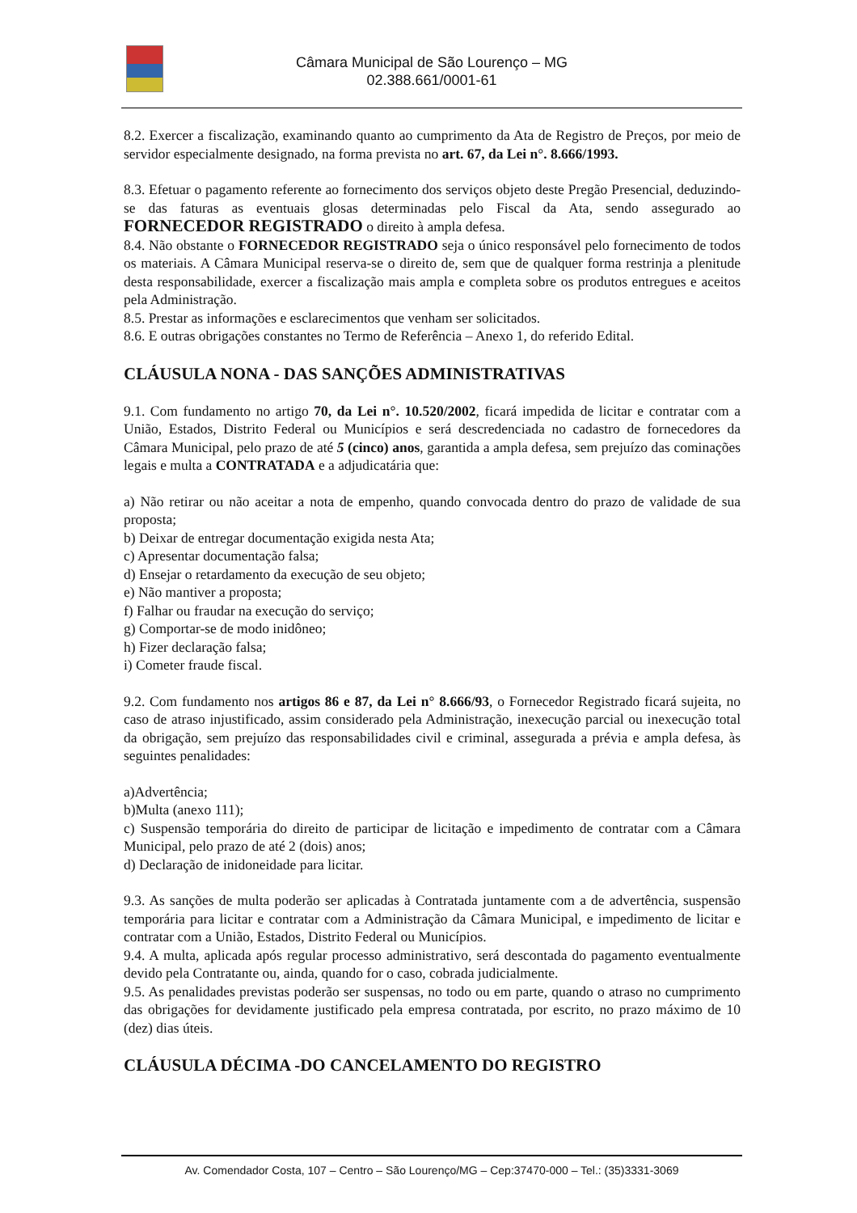Câmara Municipal de São Lourenço – MG
02.388.661/0001-61
8.2. Exercer a fiscalização, examinando quanto ao cumprimento da Ata de Registro de Preços, por meio de servidor especialmente designado, na forma prevista no art. 67, da Lei n°. 8.666/1993.
8.3. Efetuar o pagamento referente ao fornecimento dos serviços objeto deste Pregão Presencial, deduzindo-se das faturas as eventuais glosas determinadas pelo Fiscal da Ata, sendo assegurado ao FORNECEDOR REGISTRADO o direito à ampla defesa.
8.4. Não obstante o FORNECEDOR REGISTRADO seja o único responsável pelo fornecimento de todos os materiais. A Câmara Municipal reserva-se o direito de, sem que de qualquer forma restrinja a plenitude desta responsabilidade, exercer a fiscalização mais ampla e completa sobre os produtos entregues e aceitos pela Administração.
8.5. Prestar as informações e esclarecimentos que venham ser solicitados.
8.6. E outras obrigações constantes no Termo de Referência – Anexo 1, do referido Edital.
CLÁUSULA NONA - DAS SANÇÕES ADMINISTRATIVAS
9.1. Com fundamento no artigo 70, da Lei n°. 10.520/2002, ficará impedida de licitar e contratar com a União, Estados, Distrito Federal ou Municípios e será descredenciada no cadastro de fornecedores da Câmara Municipal, pelo prazo de até 5 (cinco) anos, garantida a ampla defesa, sem prejuízo das cominações legais e multa a CONTRATADA e a adjudicatária que:
a) Não retirar ou não aceitar a nota de empenho, quando convocada dentro do prazo de validade de sua proposta;
b) Deixar de entregar documentação exigida nesta Ata;
c) Apresentar documentação falsa;
d) Ensejar o retardamento da execução de seu objeto;
e) Não mantiver a proposta;
f) Falhar ou fraudar na execução do serviço;
g) Comportar-se de modo inidôneo;
h) Fizer declaração falsa;
i) Cometer fraude fiscal.
9.2. Com fundamento nos artigos 86 e 87, da Lei n° 8.666/93, o Fornecedor Registrado ficará sujeita, no caso de atraso injustificado, assim considerado pela Administração, inexecução parcial ou inexecução total da obrigação, sem prejuízo das responsabilidades civil e criminal, assegurada a prévia e ampla defesa, às seguintes penalidades:
a)Advertência;
b)Multa (anexo 111);
c) Suspensão temporária do direito de participar de licitação e impedimento de contratar com a Câmara Municipal, pelo prazo de até 2 (dois) anos;
d) Declaração de inidoneidade para licitar.
9.3. As sanções de multa poderão ser aplicadas à Contratada juntamente com a de advertência, suspensão temporária para licitar e contratar com a Administração da Câmara Municipal, e impedimento de licitar e contratar com a União, Estados, Distrito Federal ou Municípios.
9.4. A multa, aplicada após regular processo administrativo, será descontada do pagamento eventualmente devido pela Contratante ou, ainda, quando for o caso, cobrada judicialmente.
9.5. As penalidades previstas poderão ser suspensas, no todo ou em parte, quando o atraso no cumprimento das obrigações for devidamente justificado pela empresa contratada, por escrito, no prazo máximo de 10 (dez) dias úteis.
CLÁUSULA DÉCIMA -DO CANCELAMENTO DO REGISTRO
Av. Comendador Costa, 107 – Centro – São Lourenço/MG – Cep:37470-000 – Tel.: (35)3331-3069